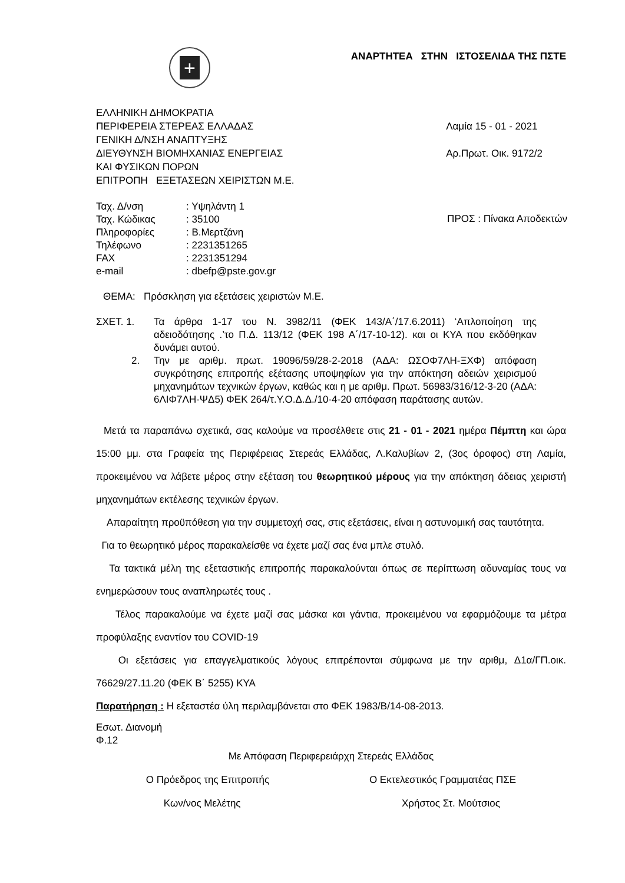+
ΑΝΑΡΤΗΤΕΑ ΣΤΗΝ ΙΣΤΟΣΕΛΙΔΑ ΤΗΣ ΠΣΤΕ
ΕΛΛΗΝΙΚΗ ΔΗΜΟΚΡΑΤΙΑ
ΠΕΡΙΦΕΡΕΙΑ ΣΤΕΡΕΑΣ ΕΛΛΑΔΑΣ
ΓΕΝΙΚΗ Δ/ΝΣΗ ΑΝΑΠΤΥΞΗΣ
ΔΙΕΥΘΥΝΣΗ ΒΙΟΜΗΧΑΝΙΑΣ ΕΝΕΡΓΕΙΑΣ
ΚΑΙ ΦΥΣΙΚΩΝ ΠΟΡΩΝ
ΕΠΙΤΡΟΠΗ ΕΞΕΤΑΣΕΩΝ ΧΕΙΡΙΣΤΩΝ Μ.Ε.
Λαμία 15 - 01 - 2021
Αρ.Πρωτ. Οικ. 9172/2
| Ταχ. Δ/νση | : Υψηλάντη 1 |
| Ταχ. Κώδικας | : 35100 |
| Πληροφορίες | : Β.Μερτζάνη |
| Τηλέφωνο | : 2231351265 |
| FAX | : 2231351294 |
| e-mail | : dbefp@pste.gov.gr |
ΠΡΟΣ : Πίνακα Αποδεκτών
ΘΕΜΑ: Πρόσκληση για εξετάσεις χειριστών Μ.Ε.
ΣΧΕΤ. 1.
2.
Τα άρθρα 1-17 του Ν. 3982/11 (ΦΕΚ 143/Α΄/17.6.2011) ‘Απλοποίηση της αδειοδότησης .’το Π.Δ. 113/12 (ΦΕΚ 198 Α΄/17-10-12). και οι ΚΥΑ που εκδόθηκαν δυνάμει αυτού.
Την με αριθμ. πρωτ. 19096/59/28-2-2018 (ΑΔΑ: ΩΣΟΦ7ΛΗ-ΞΧΦ) απόφαση συγκρότησης επιτροπής εξέτασης υποψηφίων για την απόκτηση αδειών χειρισμού μηχανημάτων τεχνικών έργων, καθώς και η με αριθμ. Πρωτ. 56983/316/12-3-20 (ΑΔΑ: 6ΛΙΦ7ΛΗ-ΨΔ5) ΦΕΚ 264/τ.Υ.Ο.Δ.Δ./10-4-20 απόφαση παράτασης αυτών.
Μετά τα παραπάνω σχετικά, σας καλούμε να προσέλθετε στις 21 - 01 - 2021 ημέρα Πέμπτη και ώρα 15:00 μμ. στα Γραφεία της Περιφέρειας Στερεάς Ελλάδας, Λ.Καλυβίων 2, (3ος όροφος) στη Λαμία, προκειμένου να λάβετε μέρος στην εξέταση του θεωρητικού μέρους για την απόκτηση άδειας χειριστή μηχανημάτων εκτέλεσης τεχνικών έργων.
Απαραίτητη προϋπόθεση για την συμμετοχή σας, στις εξετάσεις, είναι η αστυνομική σας ταυτότητα.
Για το θεωρητικό μέρος παρακαλείσθε να έχετε μαζί σας ένα μπλε στυλό.
Τα τακτικά μέλη της εξεταστικής επιτροπής παρακαλούνται όπως σε περίπτωση αδυναμίας τους να ενημερώσουν τους αναπληρωτές τους .
Τέλος παρακαλούμε να έχετε μαζί σας μάσκα και γάντια, προκειμένου να εφαρμόζουμε τα μέτρα προφύλαξης εναντίον του COVID-19
Οι εξετάσεις για επαγγελματικούς λόγους επιτρέπονται σύμφωνα με την αριθμ, Δ1α/ΓΠ.οικ. 76629/27.11.20 (ΦΕΚ Β΄ 5255) ΚΥΑ
Παρατήρηση : Η εξεταστέα ύλη περιλαμβάνεται στο ΦΕΚ 1983/Β/14-08-2013.
Εσωτ. Διανομή
Φ.12
Με Απόφαση Περιφερειάρχη Στερεάς Ελλάδας
Ο Πρόεδρος της Επιτροπής
Κων/νος Μελέτης
Ο Εκτελεστικός Γραμματέας ΠΣΕ
Χρήστος Στ. Μούτσιος